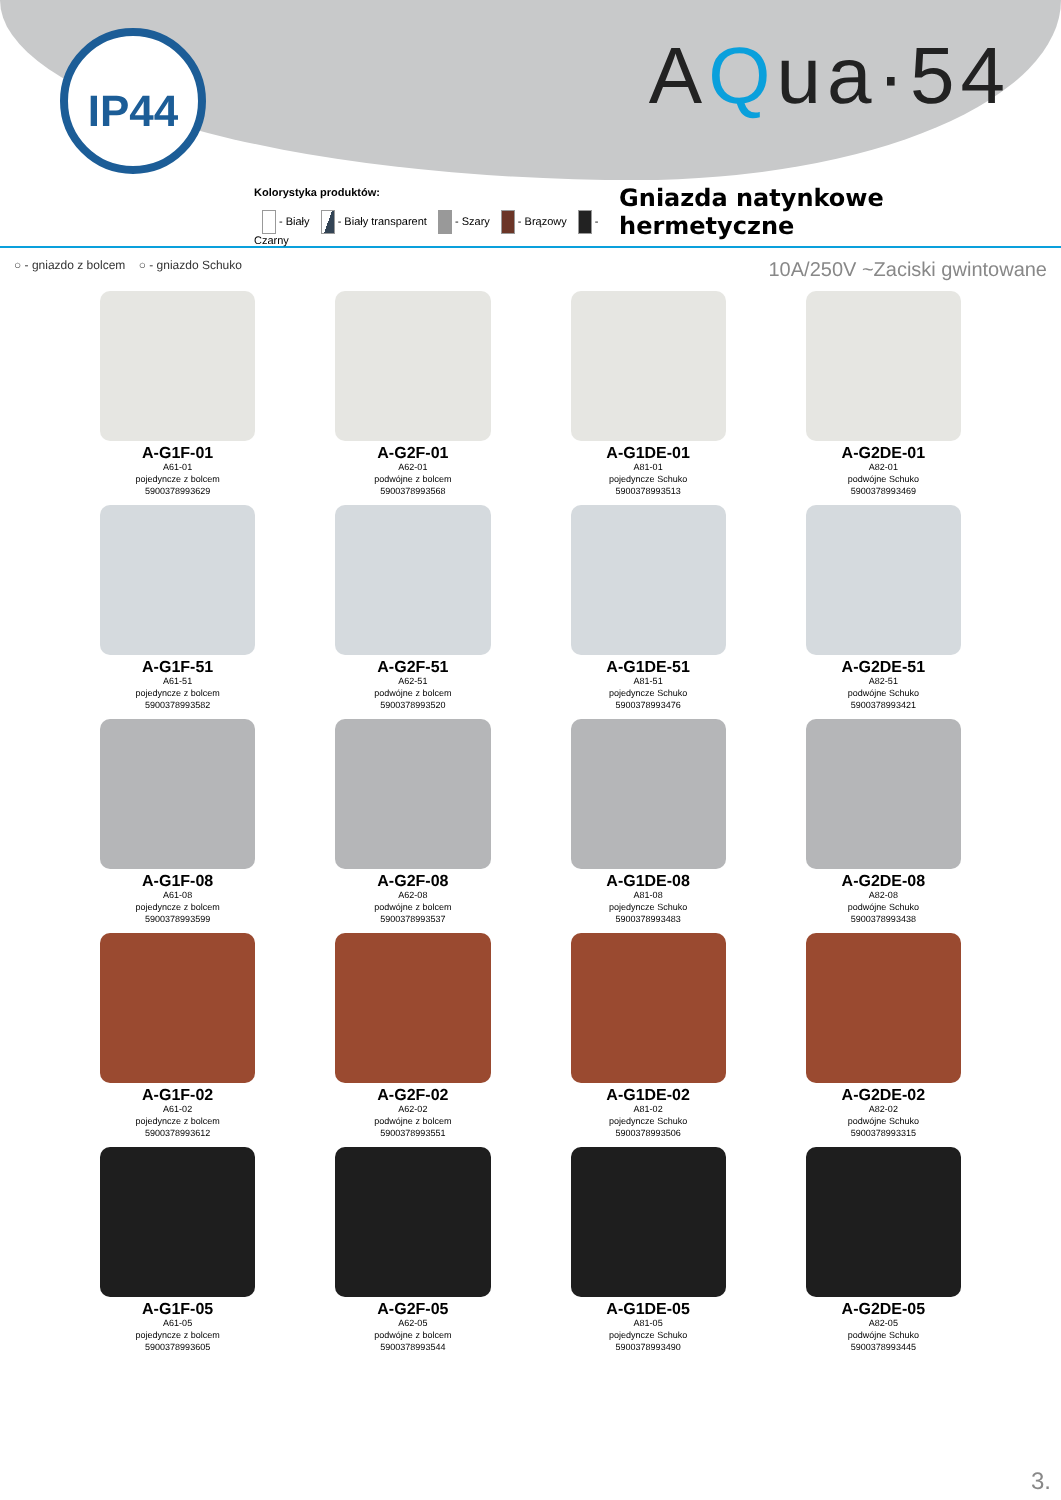IP44 AQua·54
Kolorystyka produktów:
- Biały - Biały transparent - Szary - Brązowy - Czarny
Gniazda natynkowe hermetyczne
○ - gniazdo z bolcem ○ - gniazdo Schuko
10A/250V ~Zaciski gwintowane
A-G1F-01
A61-01
pojedyncze z bolcem
5900378993629
A-G2F-01
A62-01
podwójne z bolcem
5900378993568
A-G1DE-01
A81-01
pojedyncze Schuko
5900378993513
A-G2DE-01
A82-01
podwójne Schuko
5900378993469
A-G1F-51
A61-51
pojedyncze z bolcem
5900378993582
A-G2F-51
A62-51
podwójne z bolcem
5900378993520
A-G1DE-51
A81-51
pojedyncze Schuko
5900378993476
A-G2DE-51
A82-51
podwójne Schuko
5900378993421
A-G1F-08
A61-08
pojedyncze z bolcem
5900378993599
A-G2F-08
A62-08
podwójne z bolcem
5900378993537
A-G1DE-08
A81-08
pojedyncze Schuko
5900378993483
A-G2DE-08
A82-08
podwójne Schuko
5900378993438
A-G1F-02
A61-02
pojedyncze z bolcem
5900378993612
A-G2F-02
A62-02
podwójne z bolcem
5900378993551
A-G1DE-02
A81-02
pojedyncze Schuko
5900378993506
A-G2DE-02
A82-02
podwójne Schuko
5900378993315
A-G1F-05
A61-05
pojedyncze z bolcem
5900378993605
A-G2F-05
A62-05
podwójne z bolcem
5900378993544
A-G1DE-05
A81-05
pojedyncze Schuko
5900378993490
A-G2DE-05
A82-05
podwójne Schuko
5900378993445
3.